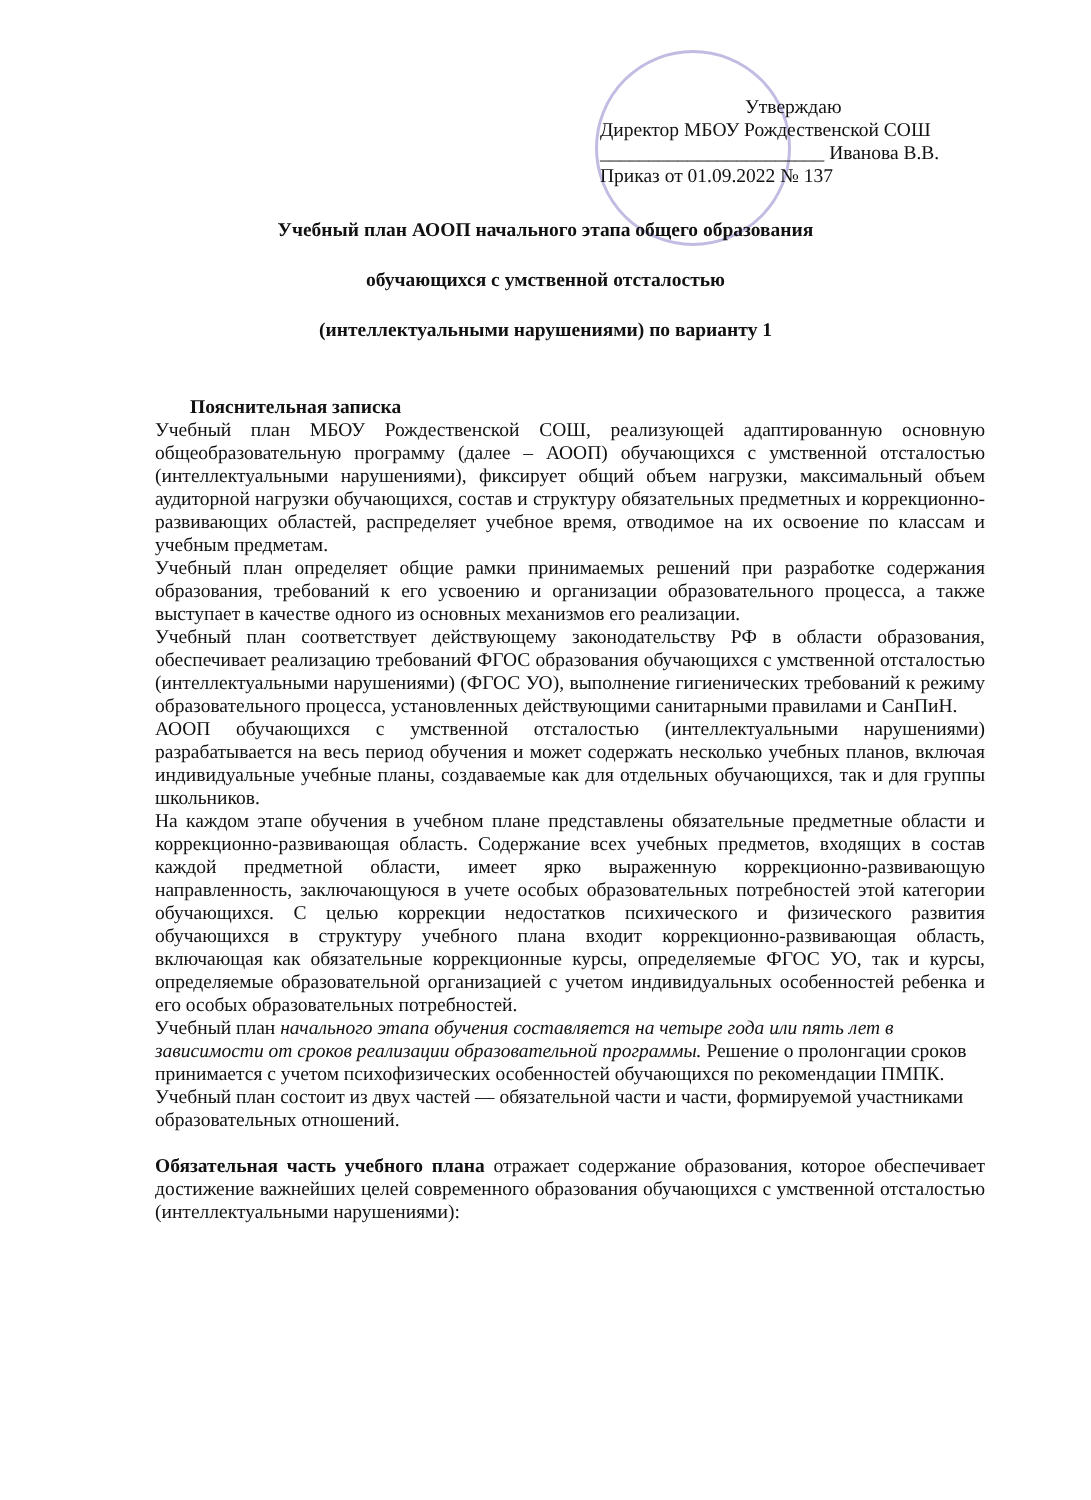Утверждаю
Директор МБОУ Рождественской СОШ
_______________________ Иванова В.В.
Приказ от 01.09.2022 № 137
Учебный план АООП начального этапа общего образования
обучающихся с умственной отсталостью
(интеллектуальными нарушениями) по варианту 1
Пояснительная записка
Учебный план МБОУ Рождественской СОШ, реализующей адаптированную основную общеобразовательную программу (далее – АООП) обучающихся с умственной отсталостью (интеллектуальными нарушениями), фиксирует общий объем нагрузки, максимальный объем аудиторной нагрузки обучающихся, состав и структуру обязательных предметных и коррекционно-развивающих областей, распределяет учебное время, отводимое на их освоение по классам и учебным предметам.
Учебный план определяет общие рамки принимаемых решений при разработке содержания образования, требований к его усвоению и организации образовательного процесса, а также выступает в качестве одного из основных механизмов его реализации.
Учебный план соответствует действующему законодательству РФ в области образования, обеспечивает реализацию требований ФГОС образования обучающихся с умственной отсталостью (интеллектуальными нарушениями) (ФГОС УО), выполнение гигиенических требований к режиму образовательного процесса, установленных действующими санитарными правилами и СанПиН.
АООП обучающихся с умственной отсталостью (интеллектуальными нарушениями) разрабатывается на весь период обучения и может содержать несколько учебных планов, включая индивидуальные учебные планы, создаваемые как для отдельных обучающихся, так и для группы школьников.
На каждом этапе обучения в учебном плане представлены обязательные предметные области и коррекционно-развивающая область. Содержание всех учебных предметов, входящих в состав каждой предметной области, имеет ярко выраженную коррекционно-развивающую направленность, заключающуюся в учете особых образовательных потребностей этой категории обучающихся. С целью коррекции недостатков психического и физического развития обучающихся в структуру учебного плана входит коррекционно-развивающая область, включающая как обязательные коррекционные курсы, определяемые ФГОС УО, так и курсы, определяемые образовательной организацией с учетом индивидуальных особенностей ребенка и его особых образовательных потребностей.
Учебный план начального этапа обучения составляется на четыре года или пять лет в зависимости от сроков реализации образовательной программы. Решение о пролонгации сроков принимается с учетом психофизических особенностей обучающихся по рекомендации ПМПК.
Учебный план состоит из двух частей — обязательной части и части, формируемой участниками образовательных отношений.
Обязательная часть учебного плана отражает содержание образования, которое обеспечивает достижение важнейших целей современного образования обучающихся с умственной отсталостью (интеллектуальными нарушениями):